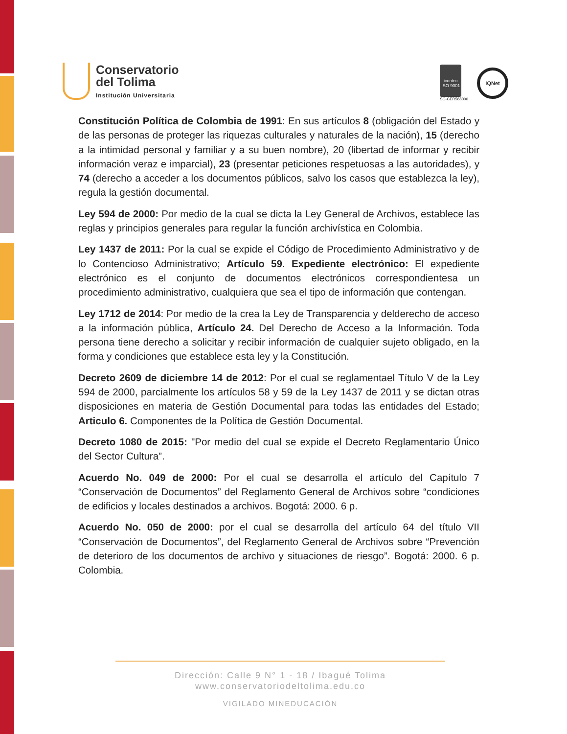Conservatorio
del Tolima
Institución Universitaria
icontec
ISO 9001
SG-CER568000
IQNet
Constitución Política de Colombia de 1991: En sus artículos 8 (obligación del Estado y de las personas de proteger las riquezas culturales y naturales de la nación), 15 (derecho a la intimidad personal y familiar y a su buen nombre), 20 (libertad de informar y recibir información veraz e imparcial), 23 (presentar peticiones respetuosas a las autoridades), y 74 (derecho a acceder a los documentos públicos, salvo los casos que establezca la ley), regula la gestión documental.
Ley 594 de 2000: Por medio de la cual se dicta la Ley General de Archivos, establece las reglas y principios generales para regular la función archivística en Colombia.
Ley 1437 de 2011: Por la cual se expide el Código de Procedimiento Administrativo y de lo Contencioso Administrativo; Artículo 59. Expediente electrónico: El expediente electrónico es el conjunto de documentos electrónicos correspondientesa un procedimiento administrativo, cualquiera que sea el tipo de información que contengan.
Ley 1712 de 2014: Por medio de la crea la Ley de Transparencia y delderecho de acceso a la información pública, Artículo 24. Del Derecho de Acceso a la Información. Toda persona tiene derecho a solicitar y recibir información de cualquier sujeto obligado, en la forma y condiciones que establece esta ley y la Constitución.
Decreto 2609 de diciembre 14 de 2012: Por el cual se reglamentael Título V de la Ley 594 de 2000, parcialmente los artículos 58 y 59 de la Ley 1437 de 2011 y se dictan otras disposiciones en materia de Gestión Documental para todas las entidades del Estado; Articulo 6. Componentes de la Política de Gestión Documental.
Decreto 1080 de 2015: "Por medio del cual se expide el Decreto Reglamentario Único del Sector Cultura”.
Acuerdo No. 049 de 2000: Por el cual se desarrolla el artículo del Capítulo 7 “Conservación de Documentos” del Reglamento General de Archivos sobre “condiciones de edificios y locales destinados a archivos. Bogotá: 2000. 6 p.
Acuerdo No. 050 de 2000: por el cual se desarrolla del artículo 64 del título VII “Conservación de Documentos”, del Reglamento General de Archivos sobre “Prevención de deterioro de los documentos de archivo y situaciones de riesgo”. Bogotá: 2000. 6 p. Colombia.
Dirección: Calle 9 N° 1 - 18 / Ibagué Tolima
www.conservatoriodeltolima.edu.co
VIGILADO MINEDUCACIÓN